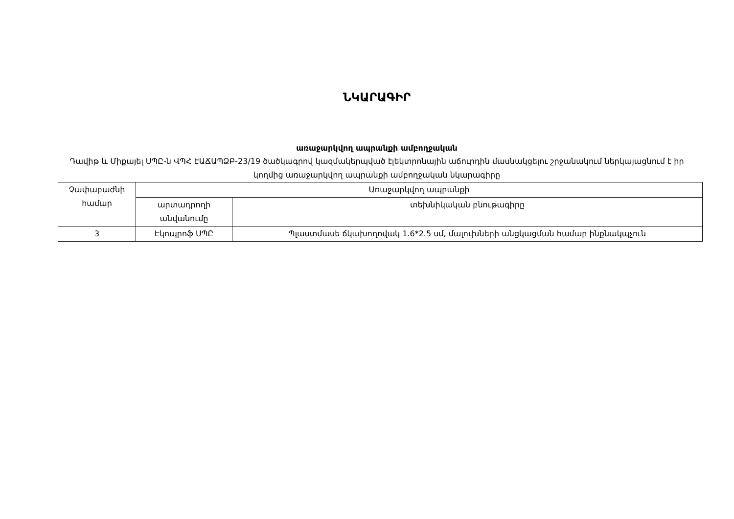ՆԿԱՐԱԳԻՐ
առաջարկվող ապրանքի ամբողջական
Դավիթ և Միքայել ՍՊԸ-ն ՎՊՀ ԷԱՃԱՊՁԲ-23/19 ծածկագրով կազմակերպված էլեկտրոնային աճուրդին մասնակցելու շրջանակում ներկայացնում է իր կողմից առաջարկվող ապրանքի ամբողջական նկարագիրը
| Չափաբաժնի համար | Առաջարկվող ապրանքի | |
| | արտադրողի անվանումը | տեխնիկական բնութագիրը |
| 3 | Էկոպրոֆ ՍՊԸ | Պլաստմասե ճկախողովակ 1.6*2.5 սմ, մալուխների անցկացման համար ինքնակպչուն |